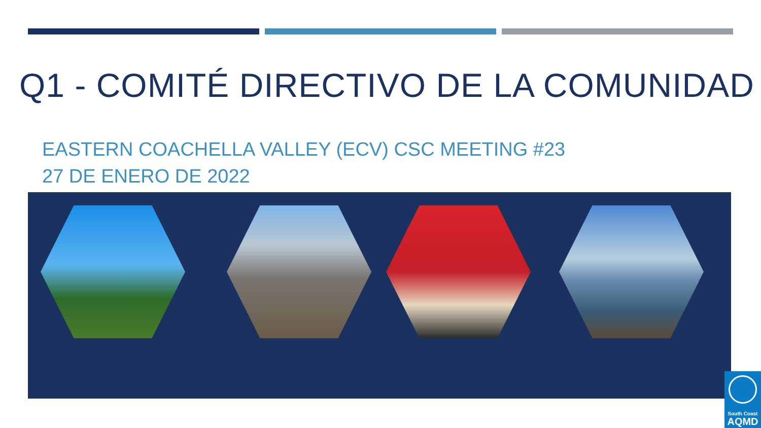Q1 - COMITÉ DIRECTIVO DE LA COMUNIDAD
EASTERN COACHELLA VALLEY (ECV) CSC MEETING #23
27 DE ENERO DE 2022
South Coast
AQMD